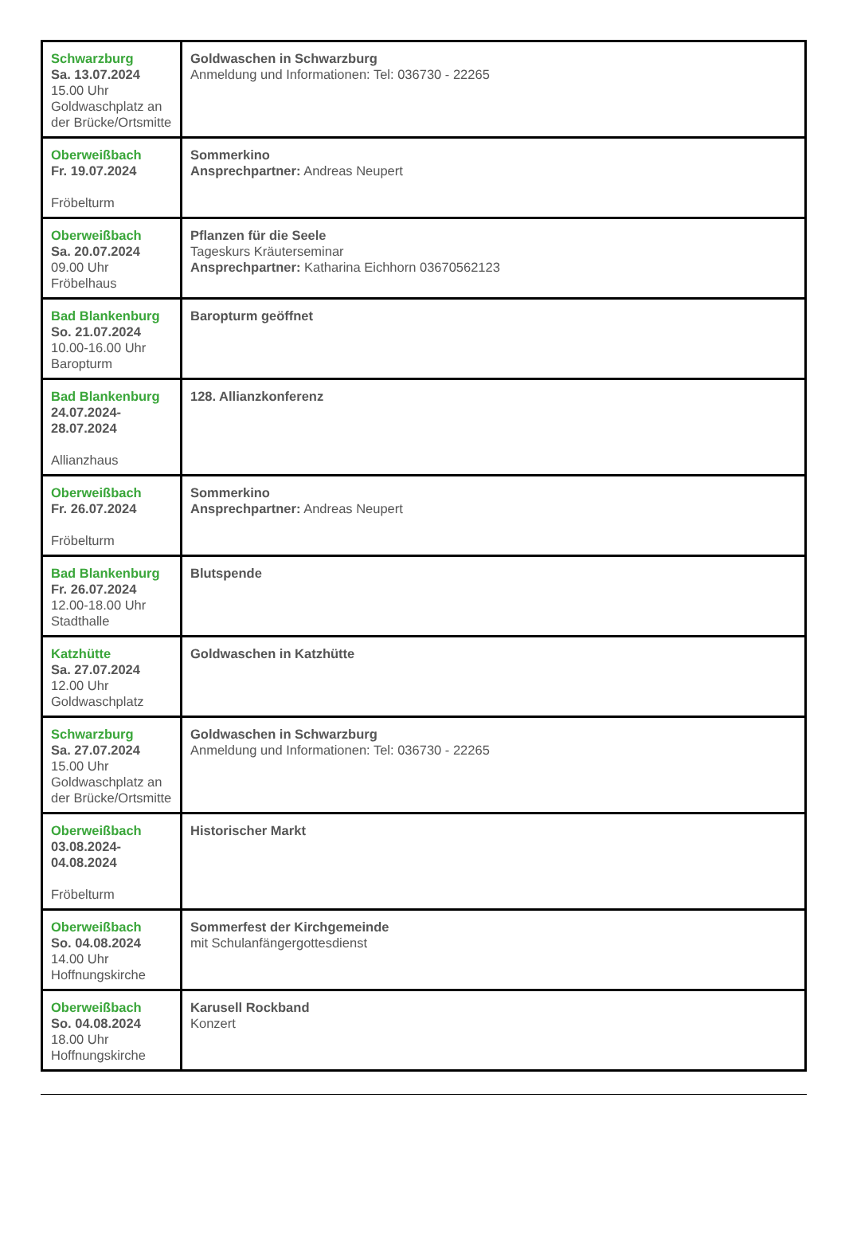| Schwarzburg Sa. 13.07.2024 15.00 Uhr Goldwaschplatz an der Brücke/Ortsmitte | Goldwaschen in Schwarzburg Anmeldung und Informationen: Tel: 036730 - 22265 |
| Oberweißbach Fr. 19.07.2024 Fröbelturm | Sommerkino Ansprechpartner: Andreas Neupert |
| Oberweißbach Sa. 20.07.2024 09.00 Uhr Fröbelhaus | Pflanzen für die Seele Tageskurs Kräuterseminar Ansprechpartner: Katharina Eichhorn 03670562123 |
| Bad Blankenburg So. 21.07.2024 10.00-16.00 Uhr Baropturm | Baropturm geöffnet |
| Bad Blankenburg 24.07.2024- 28.07.2024 Allianzhaus | 128. Allianzkonferenz |
| Oberweißbach Fr. 26.07.2024 Fröbelturm | Sommerkino Ansprechpartner: Andreas Neupert |
| Bad Blankenburg Fr. 26.07.2024 12.00-18.00 Uhr Stadthalle | Blutspende |
| Katzhütte Sa. 27.07.2024 12.00 Uhr Goldwaschplatz | Goldwaschen in Katzhütte |
| Schwarzburg Sa. 27.07.2024 15.00 Uhr Goldwaschplatz an der Brücke/Ortsmitte | Goldwaschen in Schwarzburg Anmeldung und Informationen: Tel: 036730 - 22265 |
| Oberweißbach 03.08.2024- 04.08.2024 Fröbelturm | Historischer Markt |
| Oberweißbach So. 04.08.2024 14.00 Uhr Hoffnungskirche | Sommerfest der Kirchgemeinde mit Schulanfängergottesdienst |
| Oberweißbach So. 04.08.2024 18.00 Uhr Hoffnungskirche | Karusell Rockband Konzert |